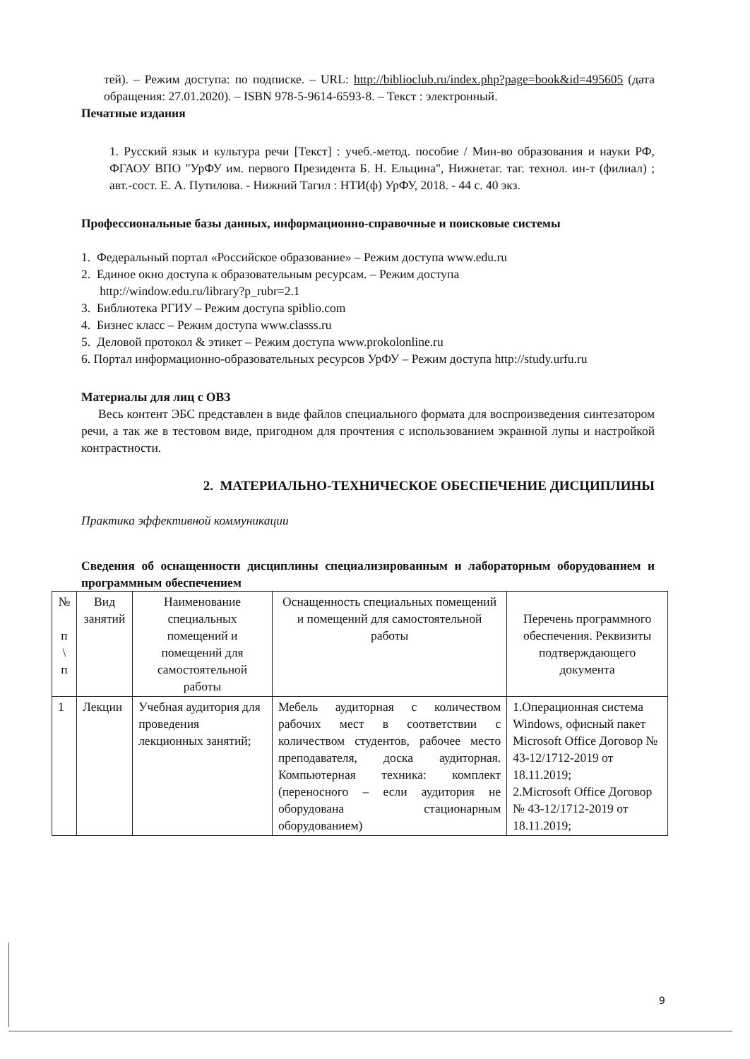тей). – Режим доступа: по подписке. – URL: http://biblioclub.ru/index.php?page=book&id=495605 (дата обращения: 27.01.2020). – ISBN 978-5-9614-6593-8. – Текст : электронный.
Печатные издания
1. Русский язык и культура речи [Текст] : учеб.-метод. пособие / Мин-во образования и науки РФ, ФГАОУ ВПО "УрФУ им. первого Президента Б. Н. Ельцина", Нижнетаг. таг. технол. ин-т (филиал) ; авт.-сост. Е. А. Путилова. - Нижний Тагил : НТИ(ф) УрФУ, 2018. - 44 с. 40 экз.
Профессиональные базы данных, информационно-справочные и поисковые системы
1. Федеральный портал «Российское образование» – Режим доступа www.edu.ru
2. Единое окно доступа к образовательным ресурсам. – Режим доступа
http://window.edu.ru/library?p_rubr=2.1
3. Библиотека РГИУ – Режим доступа spiblio.com
4. Бизнес класс – Режим доступа www.classs.ru
5. Деловой протокол & этикет – Режим доступа www.prokolonline.ru
6. Портал информационно-образовательных ресурсов УрФУ – Режим доступа http://study.urfu.ru
Материалы для лиц с ОВЗ
Весь контент ЭБС представлен в виде файлов специального формата для воспроизведения синтезатором речи, а так же в тестовом виде, пригодном для прочтения с использованием экранной лупы и настройкой контрастности.
2. МАТЕРИАЛЬНО-ТЕХНИЧЕСКОЕ ОБЕСПЕЧЕНИЕ ДИСЦИПЛИНЫ
Практика эффективной коммуникации
Сведения об оснащенности дисциплины специализированным и лабораторным оборудованием и программным обеспечением
| № п \ п | Вид занятий | Наименование специальных помещений и помещений для самостоятельной работы | Оснащенность специальных помещений и помещений для самостоятельной работы | Перечень программного обеспечения. Реквизиты подтверждающего документа |
| --- | --- | --- | --- | --- |
| 1 | Лекции | Учебная аудитория для проведения лекционных занятий; | Мебель аудиторная с количеством рабочих мест в соответствии с количеством студентов, рабочее место преподавателя, доска аудиторная. Компьютерная техника: комплект (переносного – если аудитория не оборудована стационарным оборудованием) | 1.Операционная система Windows, офисный пакет Microsoft Office Договор № 43-12/1712-2019 от 18.11.2019; 2.Microsoft Office Договор № 43-12/1712-2019 от 18.11.2019; |
9